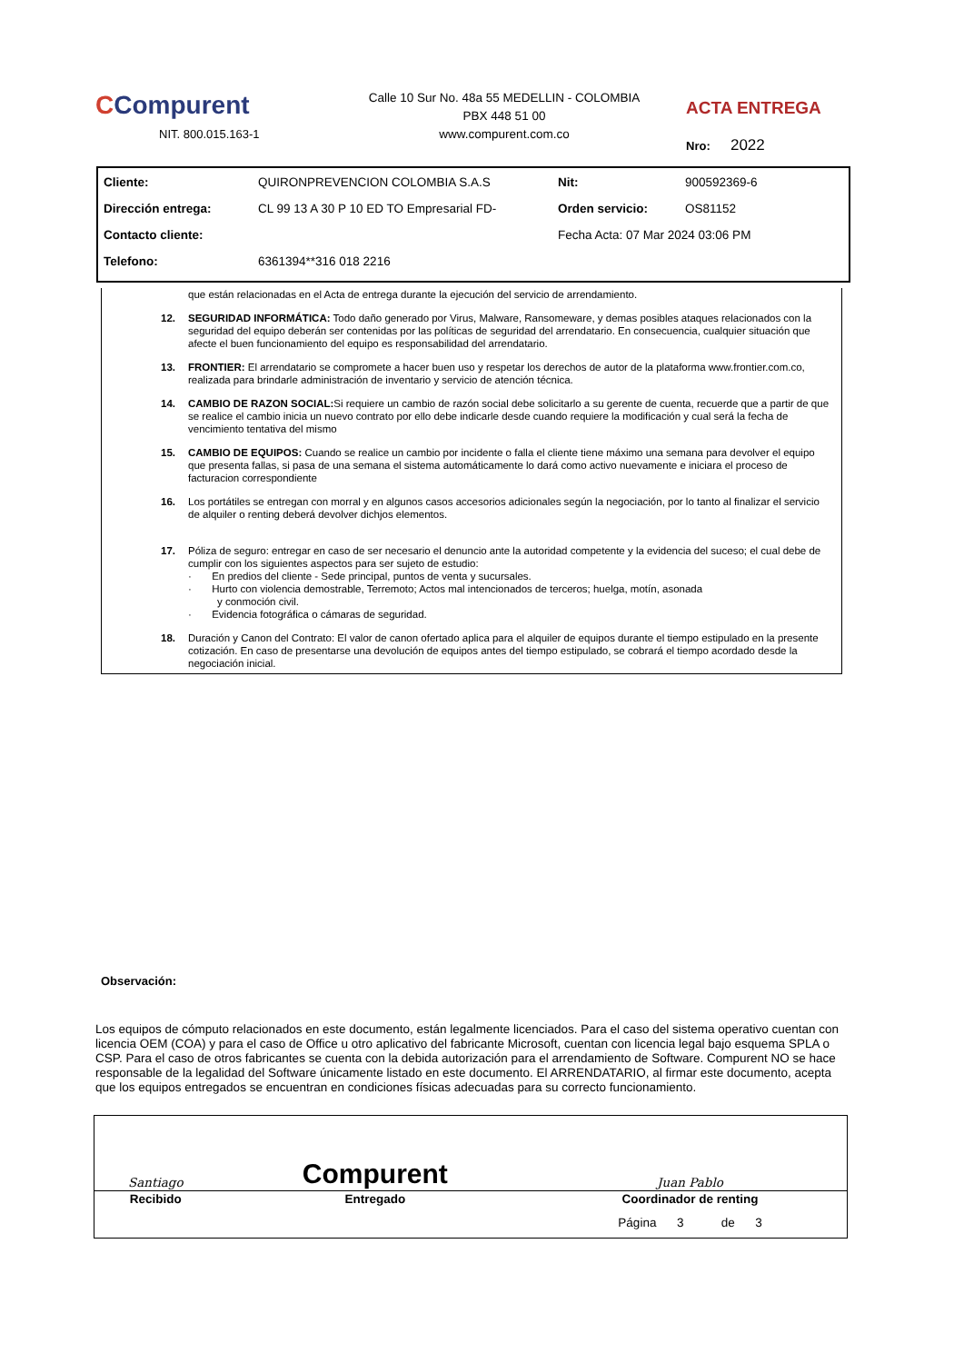CCompurent
NIT. 800.015.163-1
Calle 10 Sur No. 48a 55 MEDELLIN - COLOMBIA
PBX 448 51 00
www.compurent.com.co
ACTA ENTREGA
Nro: 2022
| Cliente: | QUIRONPREVENCION COLOMBIA S.A.S | Nit: | 900592369-6 |
| Dirección entrega: | CL 99 13 A 30 P 10 ED TO Empresarial FD- | Orden servicio: | OS81152 |
| Contacto cliente: | | Fecha Acta: 07 Mar 2024 03:06 PM | |
| Telefono: | 6361394**316 018 2216 | | |
que están relacionadas en el Acta de entrega durante la ejecución del servicio de arrendamiento.
12. SEGURIDAD INFORMÁTICA: Todo daño generado por Virus, Malware, Ransomeware, y demas posibles ataques relacionados con la seguridad del equipo deberán ser contenidas por las políticas de seguridad del arrendatario. En consecuencia, cualquier situación que afecte el buen funcionamiento del equipo es responsabilidad del arrendatario.
13. FRONTIER: El arrendatario se compromete a hacer buen uso y respetar los derechos de autor de la plataforma www.frontier.com.co, realizada para brindarle administración de inventario y servicio de atención técnica.
14. CAMBIO DE RAZON SOCIAL: Si requiere un cambio de razón social debe solicitarlo a su gerente de cuenta, recuerde que a partir de que se realice el cambio inicia un nuevo contrato por ello debe indicarle desde cuando requiere la modificación y cual será la fecha de vencimiento tentativa del mismo
15. CAMBIO DE EQUIPOS: Cuando se realice un cambio por incidente o falla el cliente tiene máximo una semana para devolver el equipo que presenta fallas, si pasa de una semana el sistema automáticamente lo dará como activo nuevamente e iniciara el proceso de facturacion correspondiente
16. Los portátiles se entregan con morral y en algunos casos accesorios adicionales según la negociación, por lo tanto al finalizar el servicio de alquiler o renting deberá devolver dichjos elementos.
17. Póliza de seguro: entregar en caso de ser necesario el denuncio ante la autoridad competente y la evidencia del suceso; el cual debe de cumplir con los siguientes aspectos para ser sujeto de estudio:
· En predios del cliente - Sede principal, puntos de venta y sucursales.
· Hurto con violencia demostrable, Terremoto; Actos mal intencionados de terceros; huelga, motín, asonada
y conmoción civil.
· Evidencia fotográfica o cámaras de seguridad.
18. Duración y Canon del Contrato: El valor de canon ofertado aplica para el alquiler de equipos durante el tiempo estipulado en la presente cotización. En caso de presentarse una devolución de equipos antes del tiempo estipulado, se cobrará el tiempo acordado desde la negociación inicial.
Observación:
Los equipos de cómputo relacionados en este documento, están legalmente licenciados. Para el caso del sistema operativo cuentan con licencia OEM (COA) y para el caso de Office u otro aplicativo del fabricante Microsoft, cuentan con licencia legal bajo esquema SPLA o CSP. Para el caso de otros fabricantes se cuenta con la debida autorización para el arrendamiento de Software. Compurent NO se hace responsable de la legalidad del Software únicamente listado en este documento. El ARRENDATARIO, al firmar este documento, acepta que los equipos entregados se encuentran en condiciones físicas adecuadas para su correcto funcionamiento.
| Santiago | Compurent | Juan Pablo |
| Recibido | Entregado | Coordinador de renting |
| | | Página 3 de 3 |